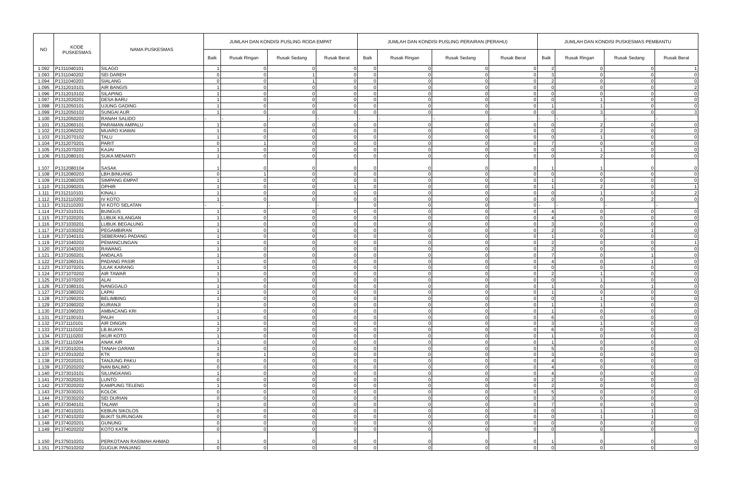| NO | KODE PUSKESMAS | NAMA PUSKESMAS | JUMLAH DAN KONDISI PUSLING RODA EMPAT | | | | JUMLAH DAN KONDISI PUSLING PERAIRAN (PERAHU) | | | | JUMLAH DAN KONDISI PUSKESMAS PEMBANTU | | | |
| --- | --- | --- | --- | --- | --- | --- | --- | --- | --- | --- | --- | --- | --- | --- |
| | | | Baik | Rusak Ringan | Rusak Sedang | Rusak Berat | Baik | Rusak Ringan | Rusak Sedang | Rusak Berat | Baik | Rusak Ringan | Rusak Sedang | Rusak Berat |
| 1.092 | P1311040101 | SILAGO | 1 | 0 | 0 | 0 | 0 | 0 | 0 | 0 | 2 | 0 | 0 | 1 |
| 1.093 | P1311040202 | SEI DAREH | 0 | 0 | 1 | 0 | 0 | 0 | 0 | 0 | 3 | 0 | 0 | 0 |
| 1.094 | P1311040203 | SIALANG | 0 | 0 | 1 | 0 | 0 | 0 | 0 | 0 | 2 | 0 | 0 | 0 |
| 1.095 | P1312010101 | AIR BANGIS | 1 | 0 | 0 | 0 | 0 | 0 | 0 | 0 | 0 | 0 | 0 | 2 |
| 1.096 | P1312010102 | SILAPING | 1 | 0 | 0 | 0 | 0 | 0 | 0 | 0 | 0 | 0 | 0 | 0 |
| 1.097 | P1312020201 | DESA BARU | 1 | 0 | 0 | 0 | 0 | 0 | 0 | 0 | 0 | 1 | 0 | 0 |
| 1.098 | P1312050101 | UJUNG GADING | 1 | 0 | 0 | 0 | 0 | 0 | 0 | 0 | 1 | 1 | 0 | 0 |
| 1.099 | P1312050102 | SUNGAI AUR | 1 | 0 | 0 | 0 | 0 | 0 | 0 | 0 | 0 | 3 | 0 | 3 |
| 1.100 | P1312050203 | RANAH SALIDO | - | - | - | - | - | - | - | - | - | - | - | - |
| 1.101 | P1312060101 | PARAMAN AMPALU | 1 | 0 | 0 | 0 | 0 | 0 | 0 | 0 | 0 | 2 | 0 | 0 |
| 1.102 | P1312060202 | MUARO KIAWAI | 1 | 0 | 0 | 0 | 0 | 0 | 0 | 0 | 0 | 2 | 0 | 0 |
| 1.103 | P1312070102 | TALU | 1 | 0 | 0 | 0 | 0 | 0 | 0 | 0 | 0 | 1 | 0 | 0 |
| 1.104 | P1312070201 | PARIT | 0 | 1 | 0 | 0 | 0 | 0 | 0 | 0 | 7 | 0 | 0 | 0 |
| 1.105 | P1312070203 | KAJAI | 1 | 0 | 0 | 0 | 0 | 0 | 0 | 0 | 0 | 1 | 0 | 0 |
| 1.106 | P1312080101 | SUKA MENANTI | 1 | 0 | 0 | 0 | 0 | 0 | 0 | 0 | 0 | 2 | 0 | 0 |
| 1.107 | P1312080104 | SASAK | 1 | 0 | 0 | 0 | 0 | 0 | 0 | 0 | 1 | 1 | 0 | 0 |
| 1.108 | P1312080203 | LBH.BINUANG | 0 | 1 | 0 | 0 | 0 | 0 | 0 | 0 | 0 | 0 | 0 | 0 |
| 1.109 | P1312080205 | SIMPANG EMPAT | 1 | 0 | 0 | 0 | 0 | 0 | 0 | 0 | 1 | 0 | 0 | 0 |
| 1.110 | P1312090201 | OPHIR | 1 | 0 | 0 | 1 | 0 | 0 | 0 | 0 | 1 | 2 | 0 | 1 |
| 1.111 | P1312110101 | KINALI | 1 | 0 | 0 | 0 | 0 | 0 | 0 | 0 | 0 | 1 | 0 | 2 |
| 1.112 | P1312110202 | IV KOTO | 1 | 0 | 0 | 0 | 0 | 0 | 0 | 0 | 0 | 0 | 2 | 0 |
| 1.113 | P1312110203 | VI KOTO SELATAN | - | - | - | - | 0 | 0 | 0 | 0 | - | - | - | - |
| 1.114 | P1371010101 | BUNGUS | 1 | 0 | 0 | 0 | 0 | 0 | 0 | 0 | 4 | 0 | 0 | 0 |
| 1.115 | P1371020201 | LUBUK KILANGAN | 1 | 0 | 0 | 0 | 0 | 0 | 0 | 0 | 4 | 0 | 0 | 0 |
| 1.116 | P1371030201 | LUBUK BEGALUNG | 1 | 0 | 0 | 0 | 0 | 0 | 0 | 0 | 3 | 0 | 0 | 0 |
| 1.117 | P1371030202 | PEGAMBIRAN | 1 | 0 | 0 | 0 | 0 | 0 | 0 | 0 | 2 | 0 | 1 | 0 |
| 1.118 | P1371040101 | SEBERANG PADANG | 1 | 0 | 0 | 0 | 0 | 0 | 0 | 0 | 1 | 0 | 0 | 0 |
| 1.119 | P1371040202 | PEMANCUNGAN | 1 | 0 | 0 | 0 | 0 | 0 | 0 | 0 | 2 | 0 | 0 | 1 |
| 1.120 | P1371040203 | RAWANG | 1 | 0 | 0 | 0 | 0 | 0 | 0 | 0 | 2 | 0 | 0 | 0 |
| 1.121 | P1371050201 | ANDALAS | 1 | 0 | 0 | 0 | 0 | 0 | 0 | 0 | 7 | 0 | 1 | 0 |
| 1.122 | P1371060101 | PADANG PASIR | 1 | 0 | 0 | 0 | 0 | 0 | 0 | 0 | 4 | 0 | 1 | 0 |
| 1.123 | P1371070201 | ULAK KARANG | 1 | 0 | 0 | 0 | 0 | 0 | 0 | 0 | 0 | 0 | 0 | 0 |
| 1.124 | P1371070202 | AIR TAWAR | 1 | 0 | 0 | 0 | 0 | 0 | 0 | 0 | 2 | 1 | 0 | 0 |
| 1.125 | P1371070203 | ALAI | 1 | 0 | 0 | 0 | 0 | 0 | 0 | 0 | 0 | 1 | 0 | 0 |
| 1.126 | P1371080101 | NANGGALO | 1 | 0 | 0 | 0 | 0 | 0 | 0 | 0 | 1 | 0 | 1 | 0 |
| 1.127 | P1371080202 | LAPAI | 1 | 0 | 0 | 0 | 0 | 0 | 0 | 0 | 1 | 0 | 0 | 0 |
| 1.128 | P1371090201 | BELIMBING | 1 | 0 | 0 | 0 | 0 | 0 | 0 | 0 | 0 | 1 | 0 | 0 |
| 1.129 | P1371090202 | KURANJI | 1 | 0 | 0 | 0 | 0 | 0 | 0 | 0 | 1 | 1 | 0 | 0 |
| 1.130 | P1371090203 | AMBACANG KRI | 1 | 0 | 0 | 0 | 0 | 0 | 0 | 0 | 1 | 0 | 0 | 0 |
| 1.131 | P1371100101 | PAUH | 1 | 0 | 0 | 0 | 0 | 0 | 0 | 0 | 6 | 0 | 0 | 0 |
| 1.132 | P1371110101 | AIR DINGIN | 1 | 0 | 0 | 0 | 0 | 0 | 0 | 0 | 3 | 1 | 0 | 0 |
| 1.133 | P1371110102 | LB.BUAYA | 2 | 0 | 0 | 0 | 0 | 0 | 0 | 0 | 6 | 0 | 0 | 0 |
| 1.134 | P1371110203 | IKUR KOTO | 1 | 0 | 0 | 0 | 0 | 0 | 0 | 0 | 1 | 0 | 0 | 0 |
| 1.135 | P1371110204 | ANAK AIR | 1 | 0 | 0 | 0 | 0 | 0 | 0 | 0 | 1 | 0 | 0 | 0 |
| 1.136 | P1372010201 | TANAH GARAM | 1 | 0 | 0 | 0 | 0 | 0 | 0 | 0 | 5 | 0 | 0 | 0 |
| 1.137 | P1372010202 | KTK | 0 | 1 | 0 | 0 | 0 | 0 | 0 | 0 | 3 | 0 | 0 | 0 |
| 1.138 | P1372020201 | TANJUNG PAKU | 0 | 0 | 0 | 0 | 0 | 0 | 0 | 0 | 4 | 0 | 0 | 0 |
| 1.139 | P1372020202 | NAN BALIMO | 0 | 0 | 0 | 0 | 0 | 0 | 0 | 0 | 4 | 0 | 0 | 0 |
| 1.140 | P1373010101 | SILUNGKANG | 1 | 0 | 0 | 0 | 0 | 0 | 0 | 0 | 4 | 0 | 0 | 0 |
| 1.141 | P1373020201 | LUNTO | 0 | 0 | 0 | 0 | 0 | 0 | 0 | 0 | 2 | 0 | 0 | 0 |
| 1.142 | P1373020202 | KAMPUNG TELENG | 1 | 0 | 0 | 0 | 0 | 0 | 0 | 0 | 2 | 0 | 0 | 0 |
| 1.143 | P1373030201 | KOLOK | 0 | 0 | 0 | 0 | 0 | 0 | 0 | 0 | 5 | 0 | 0 | 0 |
| 1.144 | P1373030202 | SEI DURIAN | 0 | 0 | 0 | 0 | 0 | 0 | 0 | 0 | 3 | 0 | 0 | 0 |
| 1.145 | P1373040101 | TALAWI | 1 | 0 | 0 | 0 | 0 | 0 | 0 | 0 | 7 | 0 | 0 | 0 |
| 1.146 | P1374010201 | KEBUN SIKOLOS | 0 | 0 | 0 | 0 | 0 | 0 | 0 | 0 | 0 | 1 | 1 | 0 |
| 1.147 | P1374010202 | BUKIT SURUNGAN | 0 | 0 | 0 | 0 | 0 | 0 | 0 | 0 | 0 | 1 | 1 | 0 |
| 1.148 | P1374020201 | GUNUNG | 0 | 0 | 0 | 0 | 0 | 0 | 0 | 0 | 0 | 0 | 0 | 0 |
| 1.149 | P1374020202 | KOTO KATIK | 0 | 0 | 0 | 0 | 0 | 0 | 0 | 0 | 0 | 0 | 0 | 0 |
| 1.150 | P1375010201 | PERKOTAAN RASIMAH AHMAD | 1 | 0 | 0 | 0 | 0 | 0 | 0 | 0 | 1 | 0 | 0 | 0 |
| 1.151 | P1375010202 | GUGUK PANJANG | 0 | 0 | 0 | 0 | 0 | 0 | 0 | 0 | 0 | 0 | 0 | 0 |